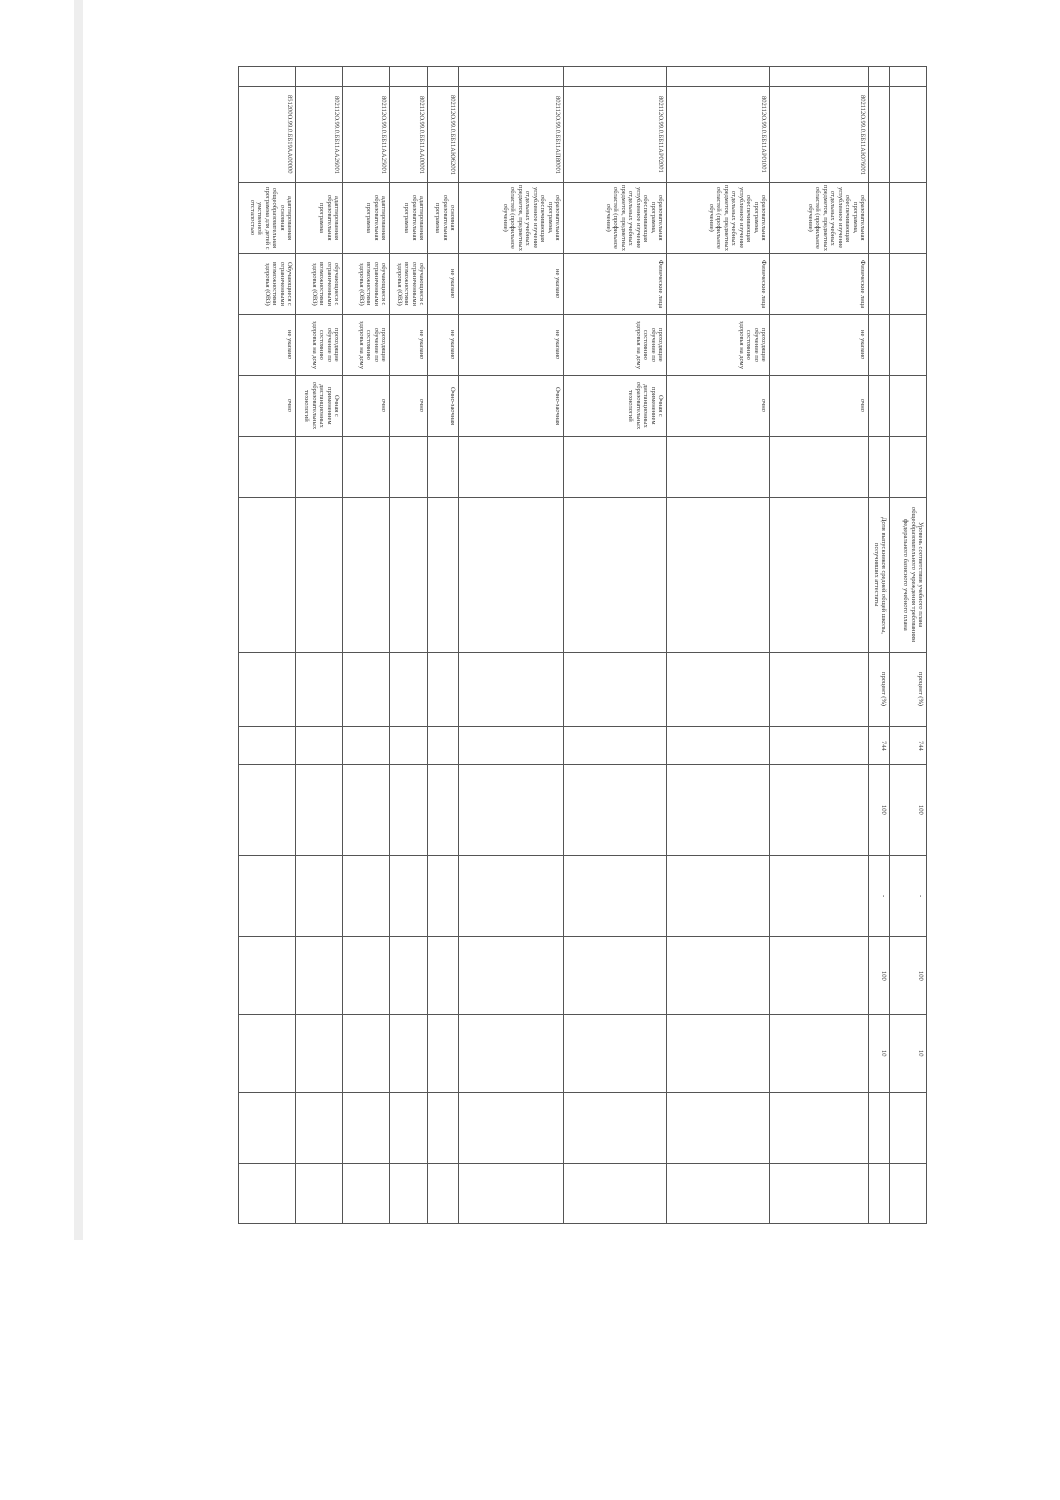| | | | | | | | Уровень соответствия учебного плана общеобразовательного учреждения требованиям федерального базисного учебного плана | процент (%) | 744 | 100 | - | 100 | 10 | | |
| | | | | | | | Доля выпускников средней общей школы, получивших аттестаты | процент (%) | 744 | 100 | - | 100 | 10 | | |
| | 802112О.99.0.ББ11АЮ76001 | образовательная программа, обеспечивающая углубленное изучение отдельных учебных предметов, предметных областей (профильное обучение) | Физические лица | не указано | очно | | | | | | | | | | |
| | 802112О.99.0.ББ11АР01001 | образовательная программа, обеспечивающая углубленное изучение отдельных учебных предметов, предметных областей (профильное обучение) | Физические лица | проходящие обучение по состоянию здоровья на дому | очно | | | | | | | | | | |
| | 802112О.99.0.ББ11АР02001 | образовательная программа, обеспечивающая углубленное изучение отдельных учебных предметов, предметных областей (профильное обучение) | Физические лица | проходящие обучение по состоянию здоровья на дому | Очная с применением дистанционных образовательных технологий | | | | | | | | | | |
| | 802112О.99.0.ББ11АП80001 | образовательная программа, обеспечивающая углубленное изучение отдельных учебных предметов, предметных областей (профильное обучение) | не указано | не указано | Очно-заочная | | | | | | | | | | |
| | 802112О.99.0.ББ11АЮ62001 | основная образовательная программа | не указано | не указано | Очно-заочная | | | | | | | | | | |
| | 802112О.99.0.ББ11АА00001 | адаптированная образовательная программа | обучающиеся с ограниченными возможностями здоровья (ОВЗ) | не указано | очно | | | | | | | | | | |
| | 802112О.99.0.ББ11АА25001 | адаптированная образовательная программа | обучающиеся с ограниченными возможностями здоровья (ОВЗ) | проходящие обучение по состоянию здоровья на дому | очно | | | | | | | | | | |
| | 802112О.99.0.ББ11АА26001 | адаптированная образовательная программа | обучающиеся с ограниченными возможностями здоровья (ОВЗ) | проходящие обучение по состоянию здоровья на дому | Очная с применением дистанционных образовательных технологий | | | | | | | | | | |
| | 851200О.99.0.ББ19АА00000 | адаптированная основная общеобразовательная программа для детей с умственной отсталостью | Обучающиеся с ограниченными возможностями здоровья (ОВЗ) | не указано | очно | | | | | | | | | | |